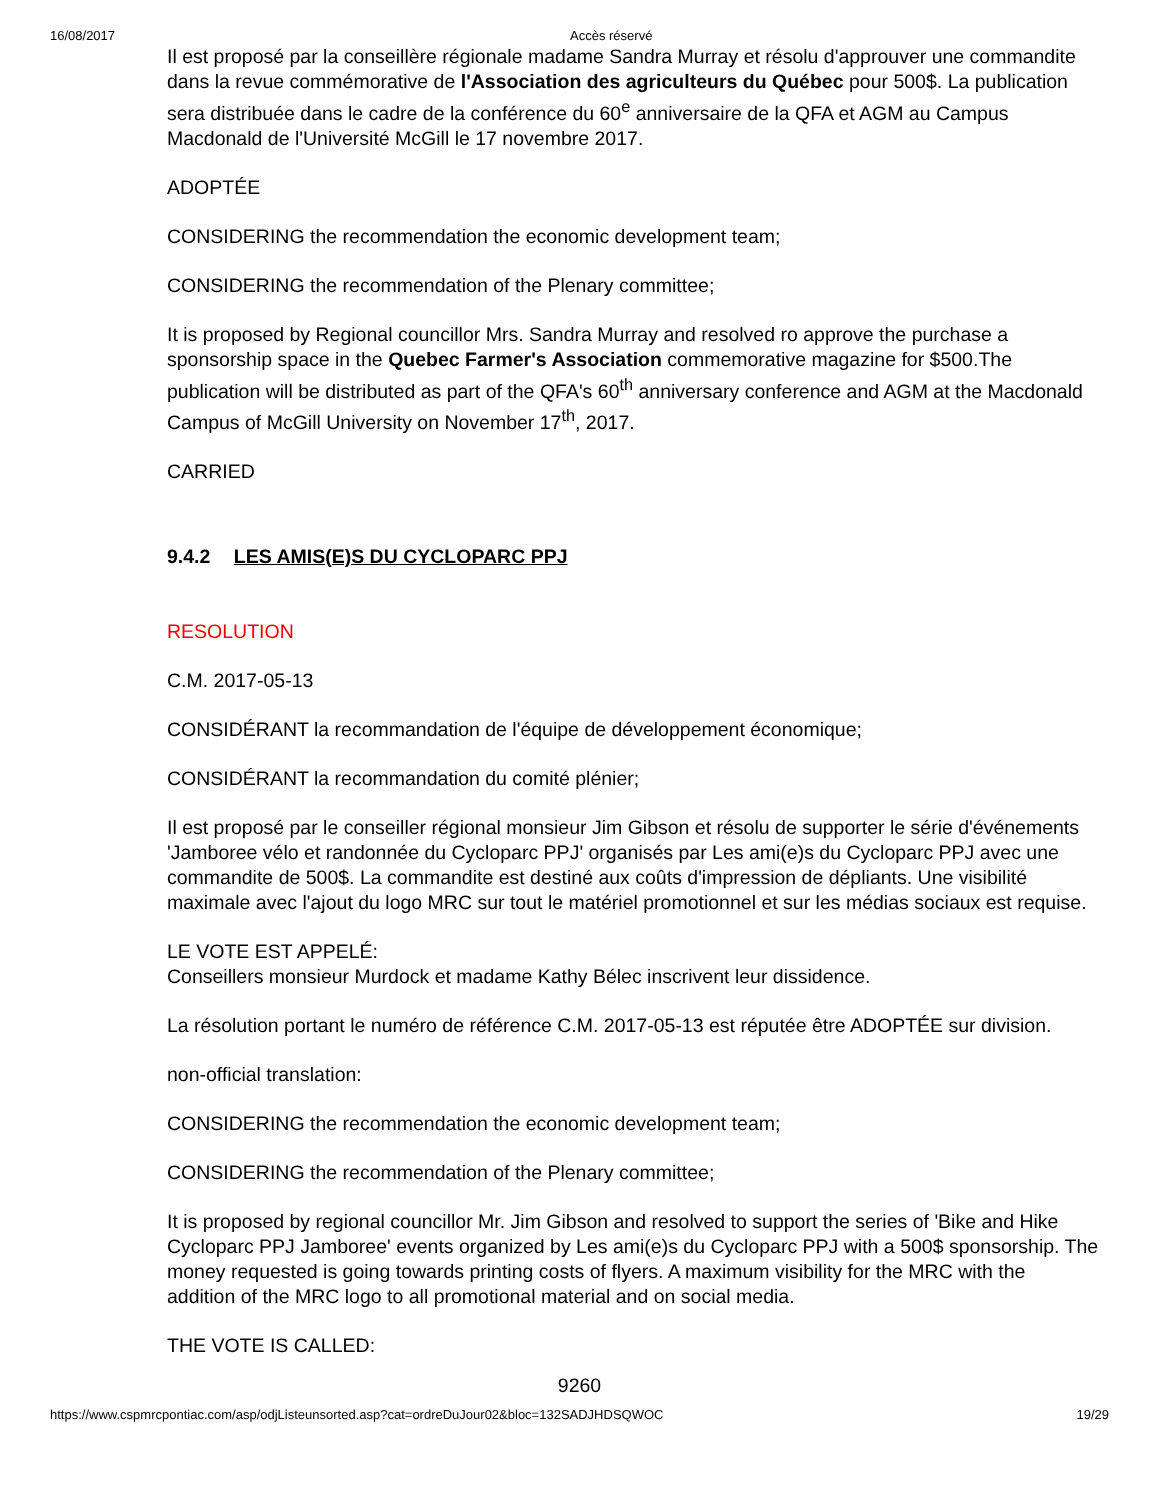16/08/2017 Accès réservé
Il est proposé par la conseillère régionale madame Sandra Murray et résolu d'approuver une commandite dans la revue commémorative de l'Association des agriculteurs du Québec pour 500$. La publication sera distribuée dans le cadre de la conférence du 60<sup>e</sup> anniversaire de la QFA et AGM au Campus Macdonald de l'Université McGill le 17 novembre 2017.
ADOPTÉE
CONSIDERING the recommendation the economic development team;
CONSIDERING the recommendation of the Plenary committee;
It is proposed by Regional councillor Mrs. Sandra Murray and resolved ro approve the purchase a sponsorship space in the Quebec Farmer's Association commemorative magazine for $500.The publication will be distributed as part of the QFA's 60<sup>th</sup> anniversary conference and AGM at the Macdonald Campus of McGill University on November 17<sup>th</sup>, 2017.
CARRIED
9.4.2 LES AMIS(E)S DU CYCLOPARC PPJ
RESOLUTION
C.M. 2017-05-13
CONSIDÉRANT la recommandation de l'équipe de développement économique;
CONSIDÉRANT la recommandation du comité plénier;
Il est proposé par le conseiller régional monsieur Jim Gibson et résolu de supporter le série d'événements 'Jamboree vélo et randonnée du Cycloparc PPJ' organisés par Les ami(e)s du Cycloparc PPJ avec une commandite de 500$. La commandite est destiné aux coûts d'impression de dépliants. Une visibilité maximale avec l'ajout du logo MRC sur tout le matériel promotionnel et sur les médias sociaux est requise.
LE VOTE EST APPELÉ:
Conseillers monsieur Murdock et madame Kathy Bélec inscrivent leur dissidence.
La résolution portant le numéro de référence C.M. 2017-05-13 est réputée être ADOPTÉE sur division.
non-official translation:
CONSIDERING the recommendation the economic development team;
CONSIDERING the recommendation of the Plenary committee;
It is proposed by regional councillor Mr. Jim Gibson and resolved to support the series of 'Bike and Hike Cycloparc PPJ Jamboree' events organized by Les ami(e)s du Cycloparc PPJ with a 500$ sponsorship. The money requested is going towards printing costs of flyers. A maximum visibility for the MRC with the addition of the MRC logo to all promotional material and on social media.
THE VOTE IS CALLED:
9260
https://www.cspmrcpontiac.com/asp/odjListeunsorted.asp?cat=ordreDuJour02&bloc=132SADJHDSQWOC 19/29